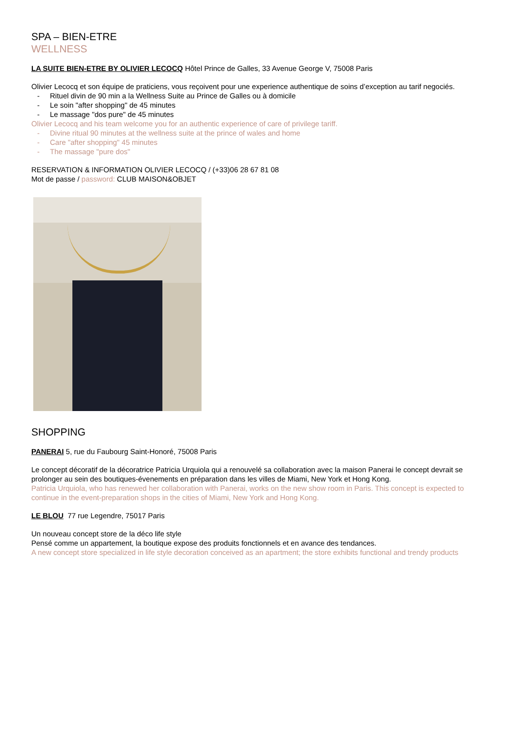SPA – BIEN-ETRE
WELLNESS
LA SUITE BIEN-ETRE BY OLIVIER LECOCQ Hôtel Prince de Galles, 33 Avenue George V, 75008 Paris
Olivier Lecocq et son équipe de praticiens, vous reçoivent pour une experience authentique de soins d’exception au tarif negociés.
- Rituel divin de 90 min a la Wellness Suite au Prince de Galles ou à domicile
- Le soin "after shopping" de 45 minutes
- Le massage "dos pure" de 45 minutes
Olivier Lecocq and his team welcome you for an authentic experience of care of privilege tariff.
- Divine ritual 90 minutes at the wellness suite at the prince of wales and home
- Care "after shopping" 45 minutes
- The massage "pure dos"
RESERVATION & INFORMATION OLIVIER LECOCQ / (+33)06 28 67 81 08
Mot de passe / password: CLUB MAISON&OBJET
SHOPPING
PANERAI 5, rue du Faubourg Saint-Honoré, 75008 Paris
Le concept décoratif de la décoratrice Patricia Urquiola qui a renouvelé sa collaboration avec la maison Panerai le concept devrait se prolonger au sein des boutiques-évenements en préparation dans les villes de Miami, New York et Hong Kong.
Patricia Urquiola, who has renewed her collaboration with Panerai, works on the new show room in Paris. This concept is expected to continue in the event-preparation shops in the cities of Miami, New York and Hong Kong.
LE BLOU 77 rue Legendre, 75017 Paris
Un nouveau concept store de la déco life style
Pensé comme un appartement, la boutique expose des produits fonctionnels et en avance des tendances.
A new concept store specialized in life style decoration conceived as an apartment; the store exhibits functional and trendy products